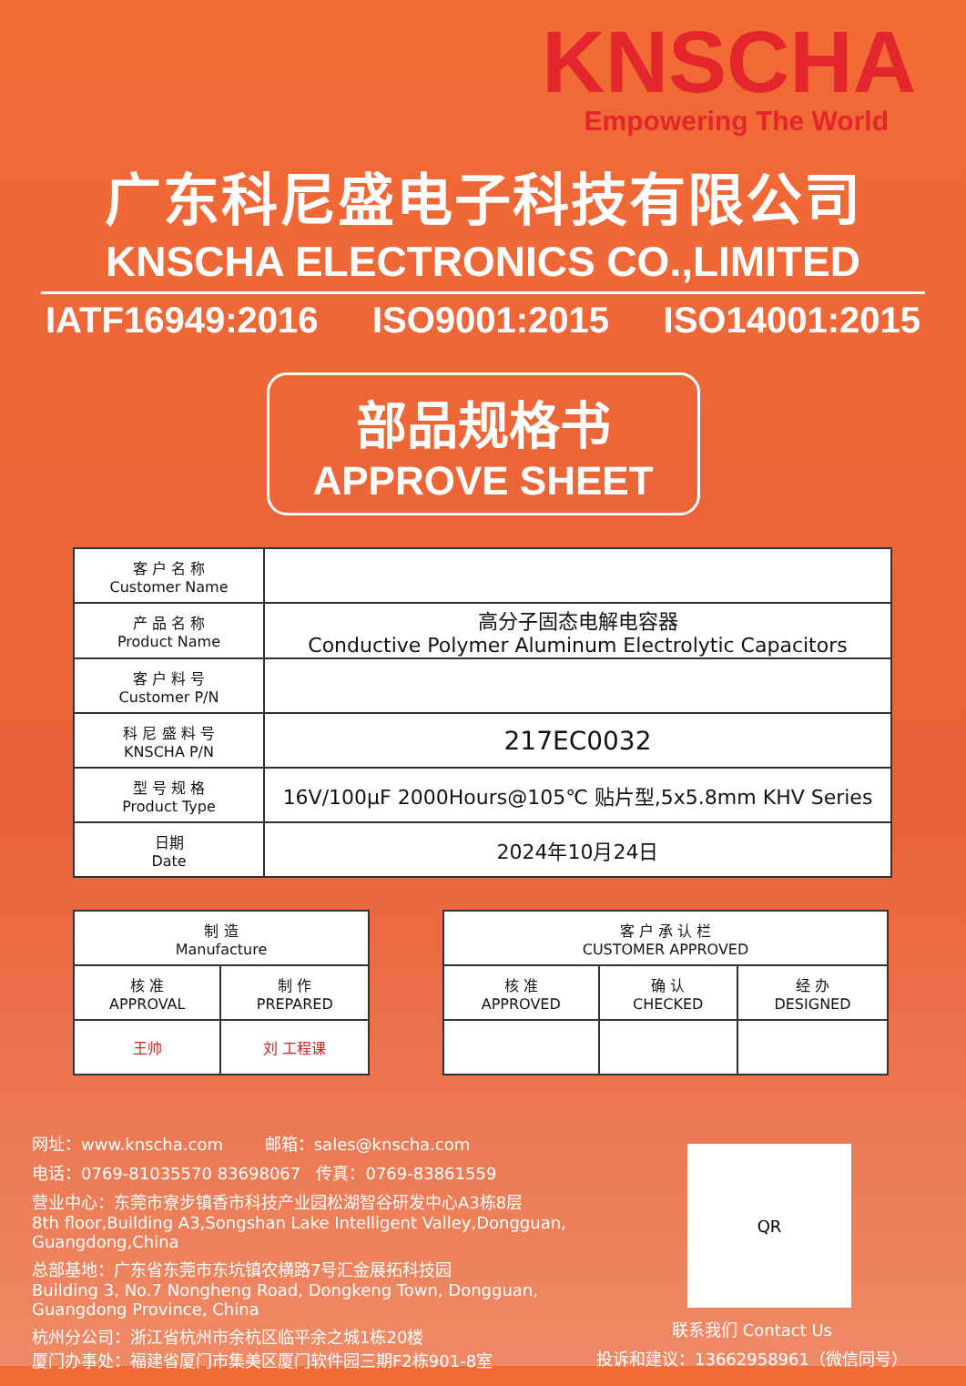KNSCHA
Empowering The World
广东科尼盛电子科技有限公司
KNSCHA ELECTRONICS CO.,LIMITED
IATF16949:2016 ISO9001:2015 ISO14001:2015
部品规格书
APPROVE SHEET
| 客 户 名 称 Customer Name | |
| 产 品 名 称 Product Name | 高分子固态电解电容器 Conductive Polymer Aluminum Electrolytic Capacitors |
| 客 户 料 号 Customer P/N | |
| 科 尼 盛 料 号 KNSCHA P/N | 217EC0032 |
| 型 号 规 格 Product Type | 16V/100μF 2000Hours@105℃ 贴片型,5x5.8mm KHV Series |
| 日期 Date | 2024年10月24日 |
| 制 造 Manufacture | |
| 核 准 APPROVAL | 制 作 PREPARED |
| 王帅 | 刘 工程课 |
| 客 户 承 认 栏 CUSTOMER APPROVED | | |
| 核 准 APPROVED | 确 认 CHECKED | 经 办 DESIGNED |
网址：www.knscha.com 邮箱：sales@knscha.com
电话：0769-81035570 83698067 传真：0769-83861559
营业中心：东莞市寮步镇香市科技产业园松湖智谷研发中心A3栋8层
8th floor,Building A3,Songshan Lake Intelligent Valley,Dongguan, Guangdong,China
总部基地：广东省东莞市东坑镇农横路7号汇金展拓科技园
Building 3, No.7 Nongheng Road, Dongkeng Town, Dongguan, Guangdong Province, China
杭州分公司：浙江省杭州市余杭区临平余之城1栋20楼
厦门办事处：福建省厦门市集美区厦门软件园三期F2栋901-8室
QR
联系我们 Contact Us
投诉和建议：13662958961（微信同号）